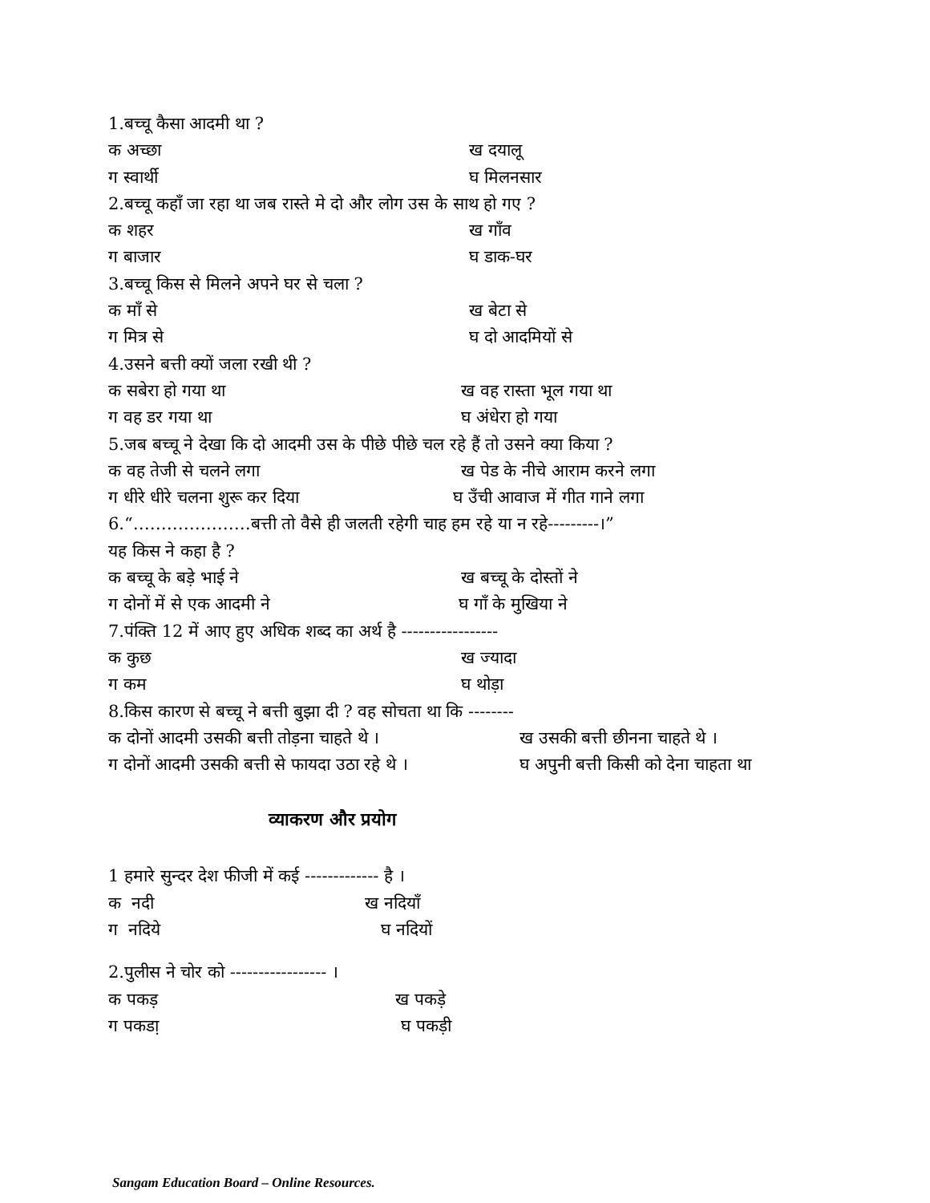1.बच्चू कैसा आदमी था ?
क अच्छा ख दयालू
ग स्वार्थी घ मिलनसार
2.बच्चू कहाँ जा रहा था जब रास्ते मे दो और लोग उस के साथ हो गए ?
क शहर ख गाँव
ग बाजार घ डाक-घर
3.बच्चू किस से मिलने अपने घर से चला ?
क माँ से ख बेटा से
ग मित्र से घ दो आदमियों से
4.उसने बत्ती क्यों जला रखी थी ?
क सबेरा हो गया था ख वह रास्ता भूल गया था
ग वह डर गया था घ अंधेरा हो गया
5.जब बच्चू ने देखा कि दो आदमी उस के पीछे पीछे चल रहे हैं तो उसने क्या किया ?
क वह तेजी से चलने लगा ख पेड के नीचे आराम करने लगा
ग धीरे धीरे चलना शुरू कर दिया घ उँची आवाज में गीत गाने लगा
6.“…………………बत्ती तो वैसे ही जलती रहेगी चाह हम रहे या न रहे---------।”
यह किस ने कहा है ?
क बच्चू के बड़े भाई ने ख बच्चू के दोस्तों ने
ग दोनों में से एक आदमी ने घ गाँ के मुखिया ने
7.पंक्ति 12 में आए हुए अधिक शब्द का अर्थ है -----------------
क कुछ ख ज्यादा
ग कम घ थोड़ा
8.किस कारण से बच्चू ने बत्ती बुझा दी ? वह सोचता था कि --------
क दोनों आदमी उसकी बत्ती तोड़ना चाहते थे । ख उसकी बत्ती छीनना चाहते थे ।
ग दोनों आदमी उसकी बत्ती से फायदा उठा रहे थे । घ अपुनी बत्ती किसी को देना चाहता था
व्याकरण और प्रयोग
1 हमारे सुन्दर देश फीजी में कई ------------- है ।
क नदी ख नदियाँ
ग नदिये घ नदियों
2.पुलीस ने चोर को ----------------- ।
क पकड़ ख पकड़े
ग पकडा़ घ पकड़ी
Sangam Education Board – Online Resources.